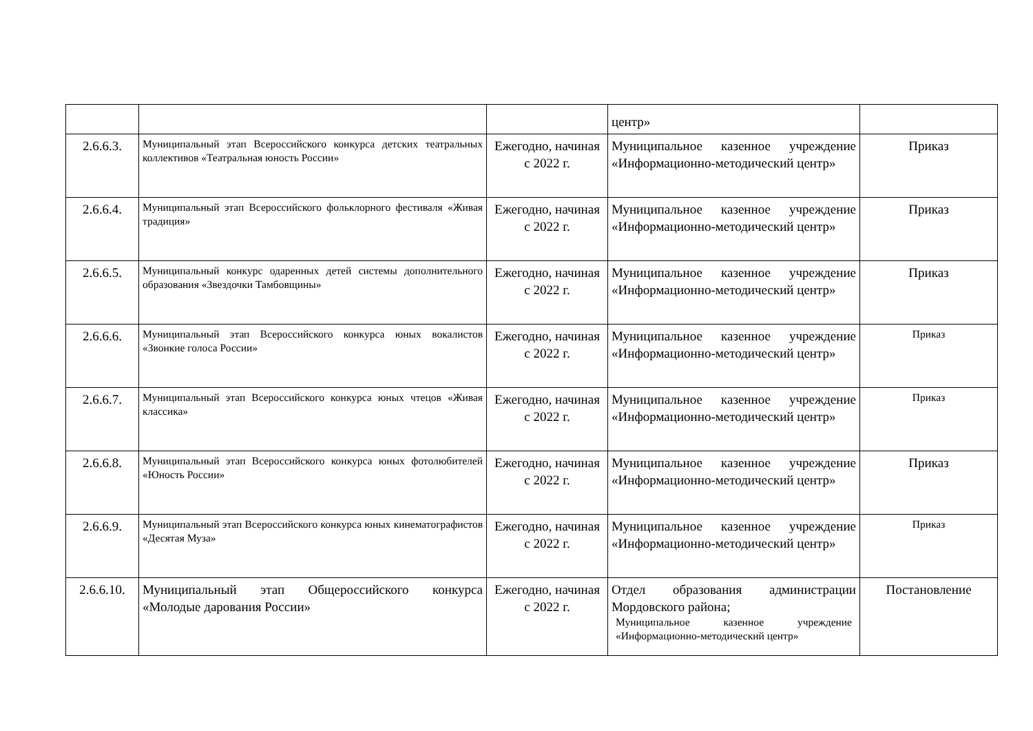| | | | центр» | |
| 2.6.6.3. | Муниципальный этап Всероссийского конкурса детских театральных коллективов «Театральная юность России» | Ежегодно, начиная с 2022 г. | Муниципальное казенное учреждение «Информационно-методический центр» | Приказ |
| 2.6.6.4. | Муниципальный этап Всероссийского фольклорного фестиваля «Живая традиция» | Ежегодно, начиная с 2022 г. | Муниципальное казенное учреждение «Информационно-методический центр» | Приказ |
| 2.6.6.5. | Муниципальный конкурс одаренных детей системы дополнительного образования «Звездочки Тамбовщины» | Ежегодно, начиная с 2022 г. | Муниципальное казенное учреждение «Информационно-методический центр» | Приказ |
| 2.6.6.6. | Муниципальный этап Всероссийского конкурса юных вокалистов «Звонкие голоса России» | Ежегодно, начиная с 2022 г. | Муниципальное казенное учреждение «Информационно-методический центр» | Приказ |
| 2.6.6.7. | Муниципальный этап Всероссийского конкурса юных чтецов «Живая классика» | Ежегодно, начиная с 2022 г. | Муниципальное казенное учреждение «Информационно-методический центр» | Приказ |
| 2.6.6.8. | Муниципальный этап Всероссийского конкурса юных фотолюбителей «Юность России» | Ежегодно, начиная с 2022 г. | Муниципальное казенное учреждение «Информационно-методический центр» | Приказ |
| 2.6.6.9. | Муниципальный этап Всероссийского конкурса юных кинематографистов «Десятая Муза» | Ежегодно, начиная с 2022 г. | Муниципальное казенное учреждение «Информационно-методический центр» | Приказ |
| 2.6.6.10. | Муниципальный этап Общероссийского конкурса «Молодые дарования России» | Ежегодно, начиная с 2022 г. | Отдел образования администрации Мордовского района; Муниципальное казенное учреждение «Информационно-методический центр» | Постановление |